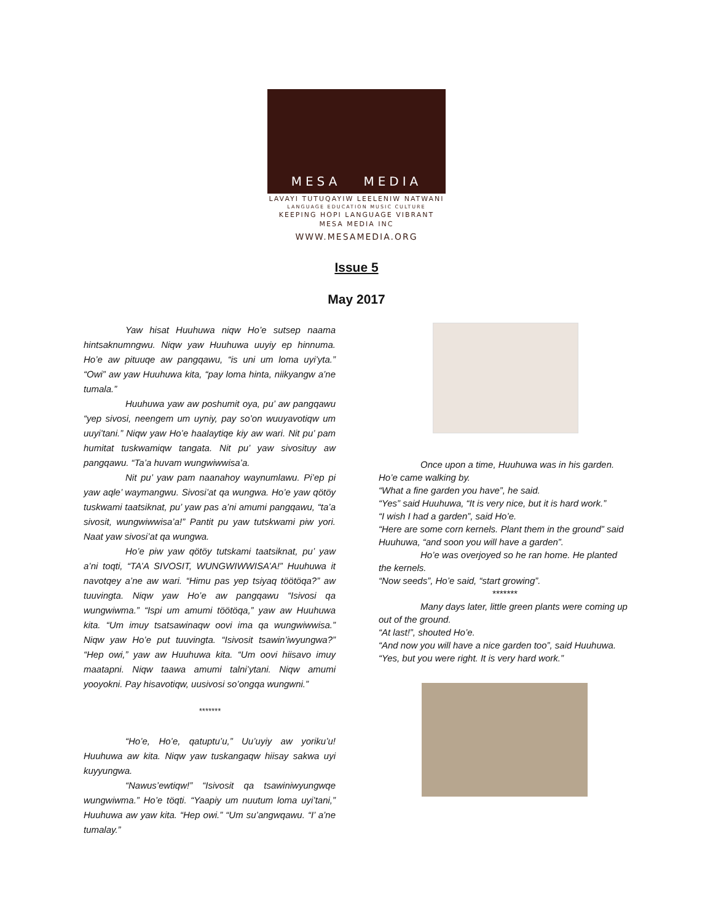MESA MEDIA
LAVAYI TUTUQAYIW LEELENIW NATWANI
LANGUAGE EDUCATION MUSIC CULTURE
KEEPING HOPI LANGUAGE VIBRANT
MESA MEDIA INC
WWW.MESAMEDIA.ORG
Issue 5
May 2017
Yaw hisat Huuhuwa niqw Ho’e sutsep naama hintsaknumngwu. Niqw yaw Huuhuwa uuyiy ep hinnuma. Ho’e aw pituuqe aw pangqawu, “is uni um loma uyi’yta.” “Owi” aw yaw Huuhuwa kita, “pay loma hinta, niikyangw a’ne tumala.”
Huuhuwa yaw aw poshumit oya, pu’ aw pangqawu “yep sivosi, neengem um uyniy, pay so’on wuuyavotiqw um uuyi’tani.” Niqw yaw Ho’e haalaytiqe kiy aw wari. Nit pu’ pam humitat tuskwamiqw tangata. Nit pu’ yaw sivosituy aw pangqawu. “Ta’a huvam wungwiwwisa’a.
Nit pu’ yaw pam naanahoy waynumlawu. Pi’ep pi yaw aqle’ waymangwu. Sivosi’at qa wungwa. Ho’e yaw qötöy tuskwami taatsiknat, pu’ yaw pas a’ni amumi pangqawu, “ta’a sivosit, wungwiwwisa’a!” Pantit pu yaw tutskwami piw yori. Naat yaw sivosi’at qa wungwa.
Ho’e piw yaw qötöy tutskami taatsiknat, pu’ yaw a’ni toqti, “TA’A SIVOSIT, WUNGWIWWISA’A!” Huuhuwa it navotqey a’ne aw wari. “Himu pas yep tsiyaq töötöqa?” aw tuuvingta. Niqw yaw Ho’e aw pangqawu “Isivosi qa wungwiwma.” “Ispi um amumi töötöqa,” yaw aw Huuhuwa kita. “Um imuy tsatsawinaqw oovi ima qa wungwiwwisa.” Niqw yaw Ho’e put tuuvingta. “Isivosit tsawin’iwyungwa?” “Hep owi,” yaw aw Huuhuwa kita. “Um oovi hiisavo imuy maatapni. Niqw taawa amumi talni’ytani. Niqw amumi yooyokni. Pay hisavotiqw, uusivosi so’ongqa wungwni.”
*******
“Ho’e, Ho’e, qatuptu’u,” Uu’uyiy aw yoriku’u! Huuhuwa aw kita. Niqw yaw tuskangaqw hiisay sakwa uyi kuyyungwa.
“Nawus’ewtiqw!” “Isivosit qa tsawiniwyungwqe wungwiwma.” Ho’e töqti. “Yaapiy um nuutum loma uyi’tani,” Huuhuwa aw yaw kita. “Hep owi.” “Um su’angwqawu. “I’ a’ne tumalay.”
Once upon a time, Huuhuwa was in his garden. Ho’e came walking by.
“What a fine garden you have”, he said.
“Yes” said Huuhuwa, “It is very nice, but it is hard work.”
“I wish I had a garden”, said Ho’e.
“Here are some corn kernels. Plant them in the ground” said Huuhuwa, “and soon you will have a garden”.
Ho’e was overjoyed so he ran home. He planted the kernels.
“Now seeds”, Ho’e said, “start growing”.
*******
Many days later, little green plants were coming up out of the ground.
“At last!”, shouted Ho’e.
“And now you will have a nice garden too”, said Huuhuwa.
“Yes, but you were right. It is very hard work.”